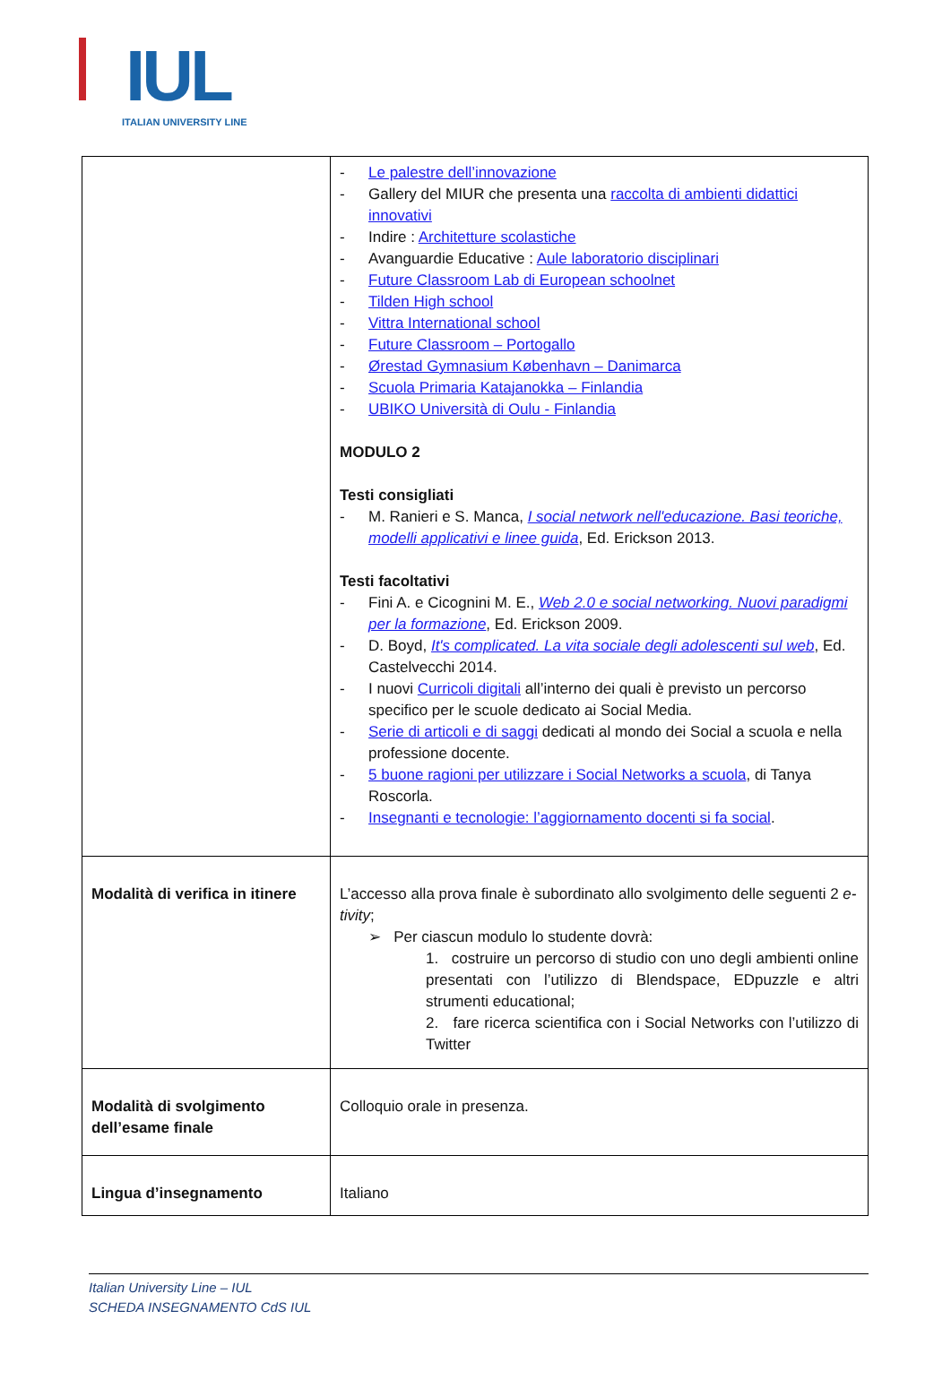IUL
ITALIAN UNIVERSITY LINE
| | - Le palestre dell’innovazione - Gallery del MIUR che presenta una raccolta di ambienti didattici innovativi - Indire : Architetture scolastiche - Avanguardie Educative : Aule laboratorio disciplinari - Future Classroom Lab di European schoolnet - Tilden High school - Vittra International school - Future Classroom – Portogallo - Ørestad Gymnasium København – Danimarca - Scuola Primaria Katajanokka – Finlandia - UBIKO Università di Oulu - Finlandia MODULO 2 Testi consigliati - M. Ranieri e S. Manca, I social network nell'educazione. Basi teoriche, modelli applicativi e linee guida , Ed. Erickson 2013. Testi facoltativi - Fini A. e Cicognini M. E., Web 2.0 e social networking. Nuovi paradigmi per la formazione , Ed. Erickson 2009. - D. Boyd, It's complicated. La vita sociale degli adolescenti sul web , Ed. Castelvecchi 2014. - I nuovi Curricoli digitali all’interno dei quali è previsto un percorso specifico per le scuole dedicato ai Social Media. - Serie di articoli e di saggi dedicati al mondo dei Social a scuola e nella professione docente. - 5 buone ragioni per utilizzare i Social Networks a scuola , di Tanya Roscorla. - Insegnanti e tecnologie: l’aggiornamento docenti si fa social . |
| Modalità di verifica in itinere | L’accesso alla prova finale è subordinato allo svolgimento delle seguenti 2 e-tivity ; ➢ Per ciascun modulo lo studente dovrà: 1. costruire un percorso di studio con uno degli ambienti online presentati con l’utilizzo di Blendspace, EDpuzzle e altri strumenti educational; 2. fare ricerca scientifica con i Social Networks con l’utilizzo di Twitter |
| Modalità di svolgimento dell’esame finale | Colloquio orale in presenza. |
| Lingua d’insegnamento | Italiano |
Italian University Line – IUL
SCHEDA INSEGNAMENTO CdS IUL